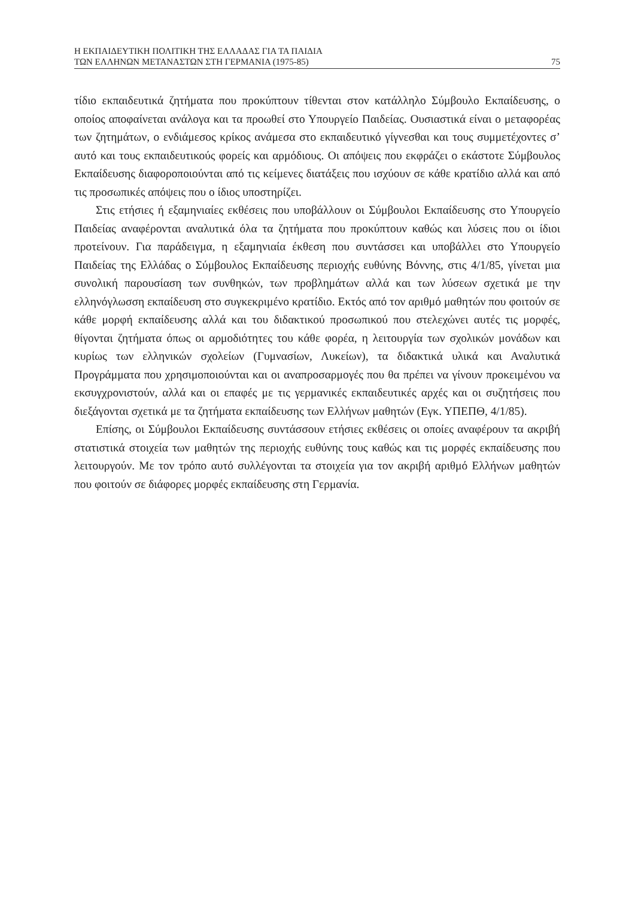Η ΕΚΠΑΙΔΕΥΤΙΚΗ ΠΟΛΙΤΙΚΗ ΤΗΣ ΕΛΛΑΔΑΣ ΓΙΑ ΤΑ ΠΑΙΔΙΑ
ΤΩΝ ΕΛΛΗΝΩΝ ΜΕΤΑΝΑΣΤΩΝ ΣΤΗ ΓΕΡΜΑΝΙΑ (1975-85) 75
τίδιο εκπαιδευτικά ζητήματα που προκύπτουν τίθενται στον κατάλληλο Σύμβουλο Εκπαίδευσης, ο οποίος αποφαίνεται ανάλογα και τα προωθεί στο Υπουργείο Παιδείας. Ουσιαστικά είναι ο μεταφορέας των ζητημάτων, ο ενδιάμεσος κρίκος ανάμεσα στο εκπαιδευτικό γίγνεσθαι και τους συμμετέχοντες σ’ αυτό και τους εκπαιδευτικούς φορείς και αρμόδιους. Οι απόψεις που εκφράζει ο εκάστοτε Σύμβουλος Εκπαίδευσης διαφοροποιούνται από τις κείμενες διατάξεις που ισχύουν σε κάθε κρατίδιο αλλά και από τις προσωπικές απόψεις που ο ίδιος υποστηρίζει.
Στις ετήσιες ή εξαμηνιαίες εκθέσεις που υποβάλλουν οι Σύμβουλοι Εκπαίδευσης στο Υπουργείο Παιδείας αναφέρονται αναλυτικά όλα τα ζητήματα που προκύπτουν καθώς και λύσεις που οι ίδιοι προτείνουν. Για παράδειγμα, η εξαμηνιαία έκθεση που συντάσσει και υποβάλλει στο Υπουργείο Παιδείας της Ελλάδας ο Σύμβουλος Εκπαίδευσης περιοχής ευθύνης Βόννης, στις 4/1/85, γίνεται μια συνολική παρουσίαση των συνθηκών, των προβλημάτων αλλά και των λύσεων σχετικά με την ελληνόγλωσση εκπαίδευση στο συγκεκριμένο κρατίδιο. Εκτός από τον αριθμό μαθητών που φοιτούν σε κάθε μορφή εκπαίδευσης αλλά και του διδακτικού προσωπικού που στελεχώνει αυτές τις μορφές, θίγονται ζητήματα όπως οι αρμοδιότητες του κάθε φορέα, η λειτουργία των σχολικών μονάδων και κυρίως των ελληνικών σχολείων (Γυμνασίων, Λυκείων), τα διδακτικά υλικά και Αναλυτικά Προγράμματα που χρησιμοποιούνται και οι αναπροσαρμογές που θα πρέπει να γίνουν προκειμένου να εκσυγχρονιστούν, αλλά και οι επαφές με τις γερμανικές εκπαιδευτικές αρχές και οι συζητήσεις που διεξάγονται σχετικά με τα ζητήματα εκπαίδευσης των Ελλήνων μαθητών (Εγκ. ΥΠΕΠΘ, 4/1/85).
Επίσης, οι Σύμβουλοι Εκπαίδευσης συντάσσουν ετήσιες εκθέσεις οι οποίες αναφέρουν τα ακριβή στατιστικά στοιχεία των μαθητών της περιοχής ευθύνης τους καθώς και τις μορφές εκπαίδευσης που λειτουργούν. Με τον τρόπο αυτό συλλέγονται τα στοιχεία για τον ακριβή αριθμό Ελλήνων μαθητών που φοιτούν σε διάφορες μορφές εκπαίδευσης στη Γερμανία.